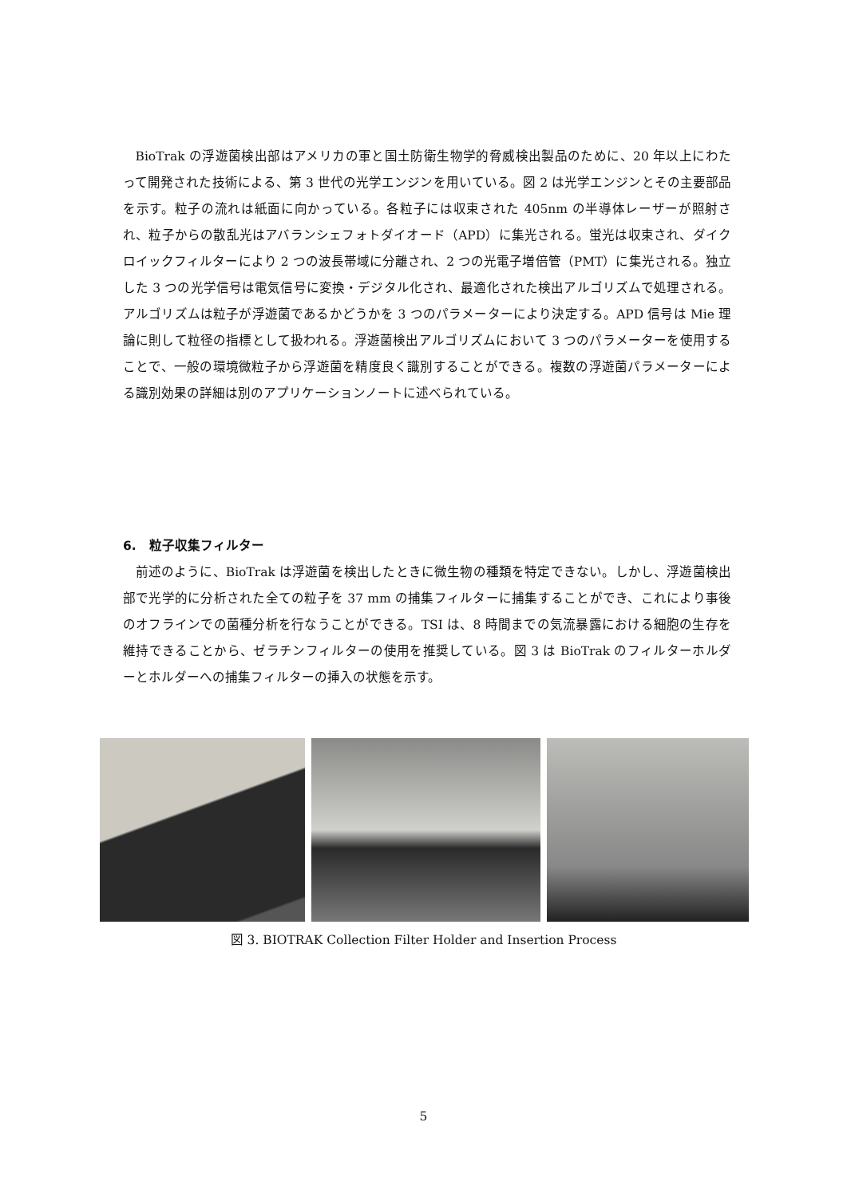BioTrak の浮遊菌検出部はアメリカの軍と国土防衛生物学的脅威検出製品のために、20 年以上にわたって開発された技術による、第 3 世代の光学エンジンを用いている。図 2 は光学エンジンとその主要部品を示す。粒子の流れは紙面に向かっている。各粒子には収束された 405nm の半導体レーザーが照射され、粒子からの散乱光はアバランシェフォトダイオード（APD）に集光される。蛍光は収束され、ダイクロイックフィルターにより 2 つの波長帯域に分離され、2 つの光電子増倍管（PMT）に集光される。独立した 3 つの光学信号は電気信号に変換・デジタル化され、最適化された検出アルゴリズムで処理される。アルゴリズムは粒子が浮遊菌であるかどうかを 3 つのパラメーターにより決定する。APD 信号は Mie 理論に則して粒径の指標として扱われる。浮遊菌検出アルゴリズムにおいて 3 つのパラメーターを使用することで、一般の環境微粒子から浮遊菌を精度良く識別することができる。複数の浮遊菌パラメーターによる識別効果の詳細は別のアプリケーションノートに述べられている。
6.　粒子収集フィルター
前述のように、BioTrak は浮遊菌を検出したときに微生物の種類を特定できない。しかし、浮遊菌検出部で光学的に分析された全ての粒子を 37 mm の捕集フィルターに捕集することができ、これにより事後のオフラインでの菌種分析を行なうことができる。TSI は、8 時間までの気流暴露における細胞の生存を維持できることから、ゼラチンフィルターの使用を推奨している。図 3 は BioTrak のフィルターホルダーとホルダーへの捕集フィルターの挿入の状態を示す。
図 3. BIOTRAK Collection Filter Holder and Insertion Process
5